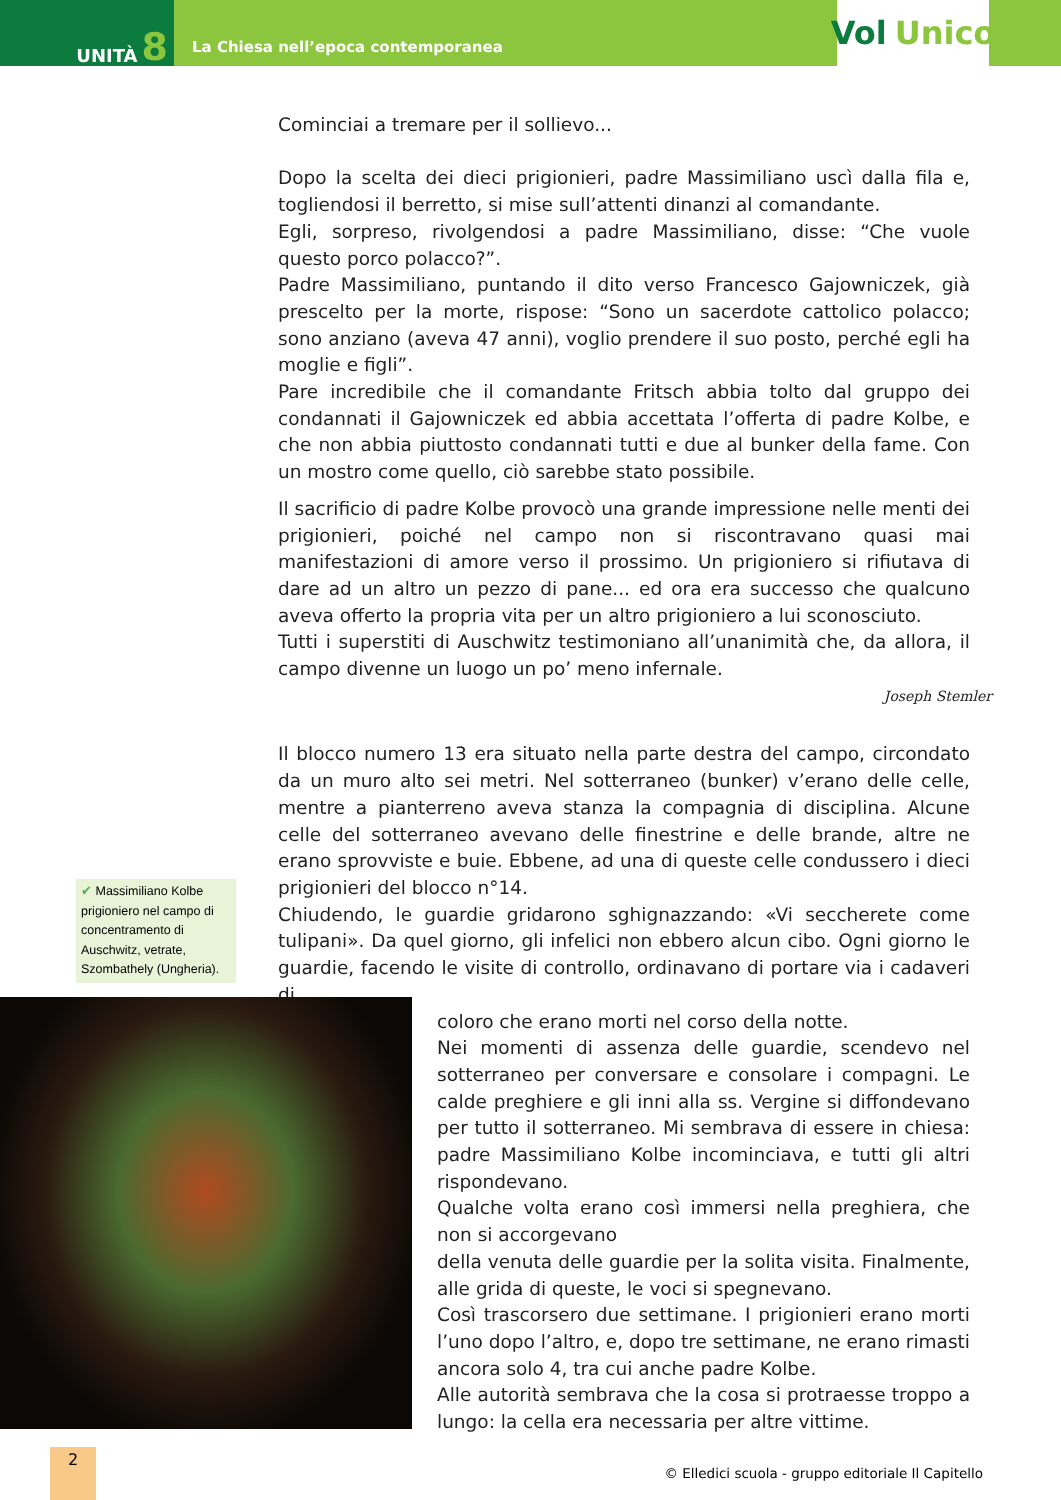UNITÀ 8
La Chiesa nell’epoca contemporanea
Vol Unico
Cominciai a tremare per il sollievo...
Dopo la scelta dei dieci prigionieri, padre Massimiliano uscì dalla fila e, togliendosi il berretto, si mise sull’attenti dinanzi al comandante.
Egli, sorpreso, rivolgendosi a padre Massimiliano, disse: “Che vuole questo porco polacco?”.
Padre Massimiliano, puntando il dito verso Francesco Gajowniczek, già prescelto per la morte, rispose: “Sono un sacerdote cattolico polacco; sono anziano (aveva 47 anni), voglio prendere il suo posto, perché egli ha moglie e figli”.
Pare incredibile che il comandante Fritsch abbia tolto dal gruppo dei condannati il Gajowniczek ed abbia accettata l’offerta di padre Kolbe, e che non abbia piuttosto condannati tutti e due al bunker della fame. Con un mostro come quello, ciò sarebbe stato possibile.
Il sacrificio di padre Kolbe provocò una grande impressione nelle menti dei prigionieri, poiché nel campo non si riscontravano quasi mai manifestazioni di amore verso il prossimo. Un prigioniero si rifiutava di dare ad un altro un pezzo di pane... ed ora era successo che qualcuno aveva offerto la propria vita per un altro prigioniero a lui sconosciuto.
Tutti i superstiti di Auschwitz testimoniano all’unanimità che, da allora, il campo divenne un luogo un po’ meno infernale.
Joseph Stemler
Il blocco numero 13 era situato nella parte destra del campo, circondato da un muro alto sei metri. Nel sotterraneo (bunker) v’erano delle celle, mentre a pianterreno aveva stanza la compagnia di disciplina. Alcune celle del sotterraneo avevano delle finestrine e delle brande, altre ne erano sprovviste e buie. Ebbene, ad una di queste celle condussero i dieci prigionieri del blocco n°14.
Chiudendo, le guardie gridarono sghignazzando: «Vi seccherete come tulipani». Da quel giorno, gli infelici non ebbero alcun cibo. Ogni giorno le guardie, facendo le visite di controllo, ordinavano di portare via i cadaveri di
coloro che erano morti nel corso della notte.
Nei momenti di assenza delle guardie, scendevo nel sotterraneo per conversare e consolare i compagni. Le calde preghiere e gli inni alla ss. Vergine si diffondevano per tutto il sotterraneo. Mi sembrava di essere in chiesa: padre Massimiliano Kolbe incominciava, e tutti gli altri rispondevano.
Qualche volta erano così immersi nella preghiera, che non si accorgevano
della venuta delle guardie per la solita visita. Finalmente, alle grida di queste, le voci si spegnevano.
Così trascorsero due settimane. I prigionieri erano morti l’uno dopo l’altro, e, dopo tre settimane, ne erano rimasti ancora solo 4, tra cui anche padre Kolbe.
Alle autorità sembrava che la cosa si protraesse troppo a lungo: la cella era necessaria per altre vittime.
✔ Massimiliano Kolbe prigioniero nel campo di concentramento di Auschwitz, vetrate, Szombathely (Ungheria).
2
© Elledici scuola - gruppo editoriale Il Capitello